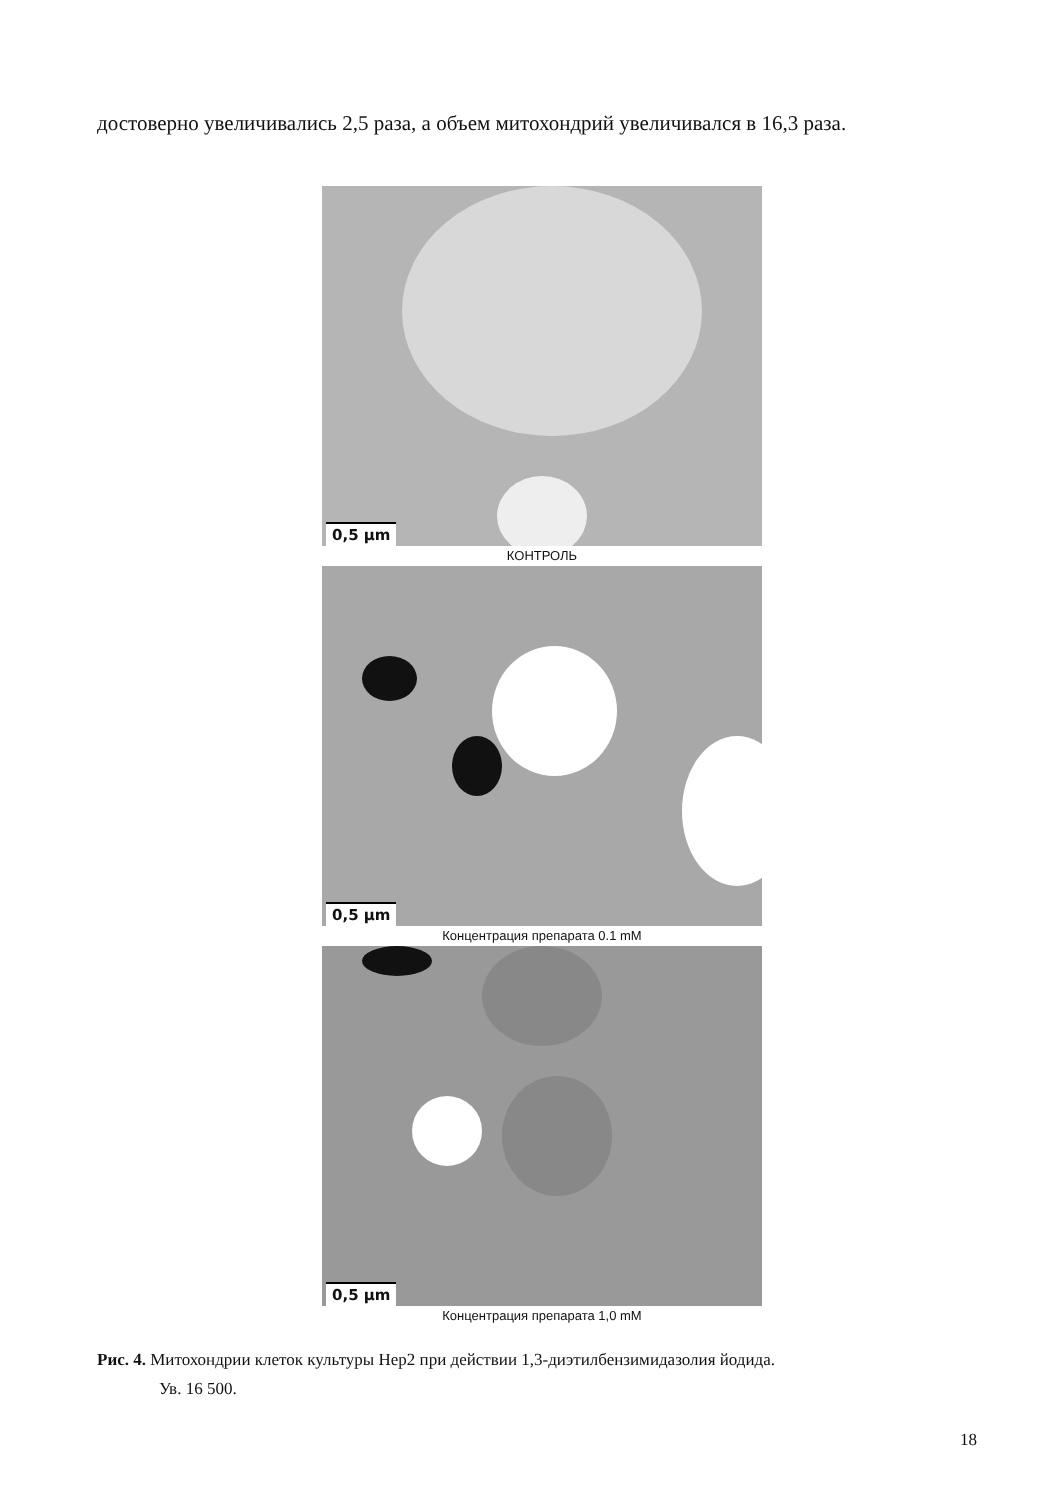достоверно увеличивались 2,5 раза, а объем митохондрий увеличивался в 16,3 раза.
0,5 µm
КОНТРОЛЬ
0,5 µm
Концентрация препарата 0.1 mM
0,5 µm
Концентрация препарата 1,0 mM
Рис. 4. Митохондрии клеток культуры Hep2 при действии 1,3-диэтилбензимидазолия йодида.
Ув. 16 500.
18